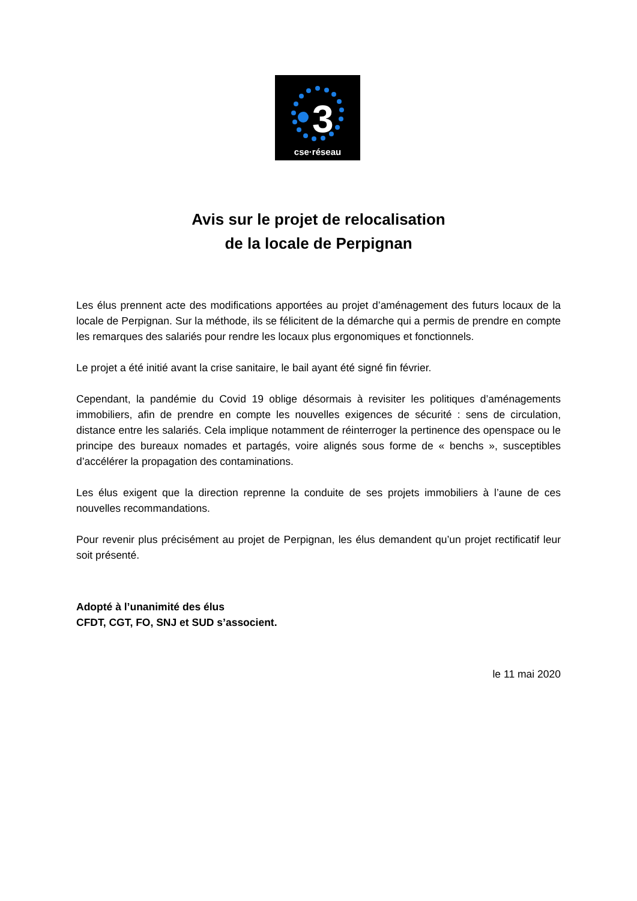3
cse·réseau
Avis sur le projet de relocalisation
de la locale de Perpignan
Les élus prennent acte des modifications apportées au projet d’aménagement des futurs locaux de la locale de Perpignan. Sur la méthode, ils se félicitent de la démarche qui a permis de prendre en compte les remarques des salariés pour rendre les locaux plus ergonomiques et fonctionnels.
Le projet a été initié avant la crise sanitaire, le bail ayant été signé fin février.
Cependant, la pandémie du Covid 19 oblige désormais à revisiter les politiques d’aménagements immobiliers, afin de prendre en compte les nouvelles exigences de sécurité : sens de circulation, distance entre les salariés. Cela implique notamment de réinterroger la pertinence des openspace ou le principe des bureaux nomades et partagés, voire alignés sous forme de « benchs », susceptibles d’accélérer la propagation des contaminations.
Les élus exigent que la direction reprenne la conduite de ses projets immobiliers à l’aune de ces nouvelles recommandations.
Pour revenir plus précisément au projet de Perpignan, les élus demandent qu’un projet rectificatif leur soit présenté.
Adopté à l’unanimité des élus
CFDT, CGT, FO, SNJ et SUD s’associent.
le 11 mai 2020